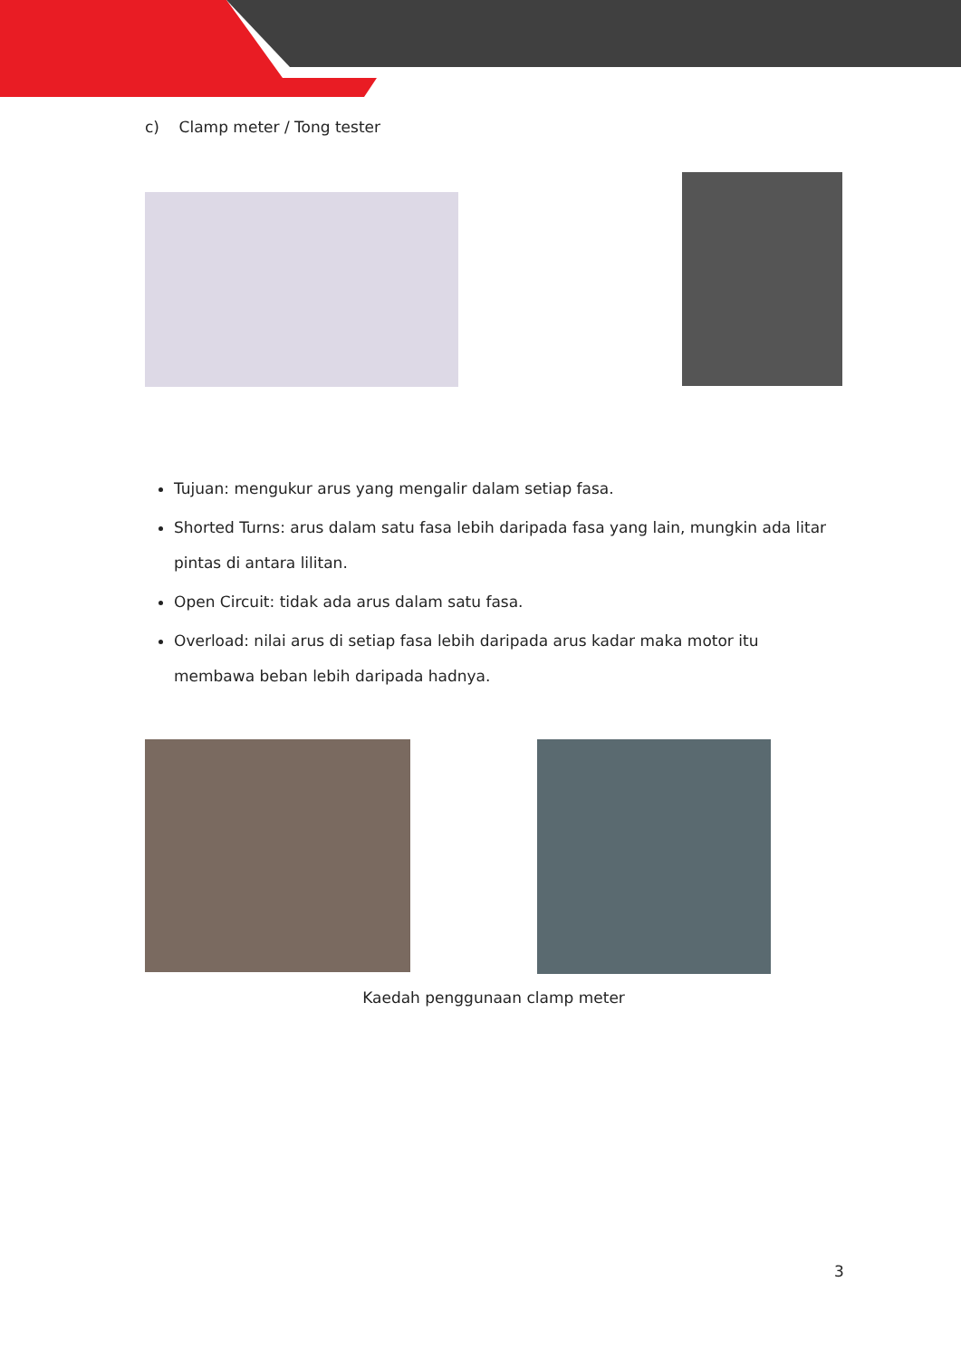c) Clamp meter / Tong tester
Tujuan: mengukur arus yang mengalir dalam setiap fasa.
Shorted Turns: arus dalam satu fasa lebih daripada fasa yang lain, mungkin ada litar pintas di antara lilitan.
Open Circuit: tidak ada arus dalam satu fasa.
Overload: nilai arus di setiap fasa lebih daripada arus kadar maka motor itu membawa beban lebih daripada hadnya.
Kaedah penggunaan clamp meter
3